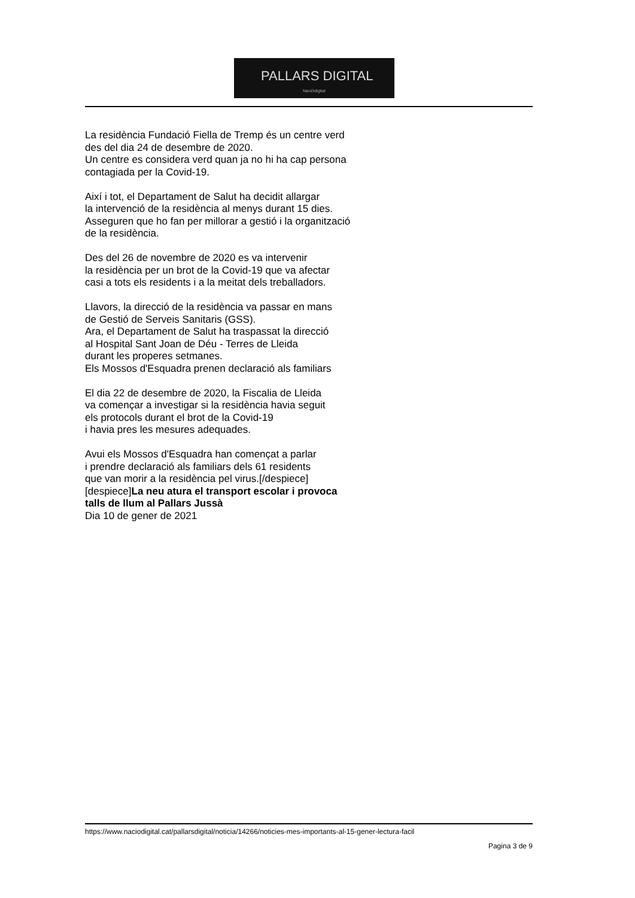PALLARS DIGITAL
Nacióidigital
La residència Fundació Fiella de Tremp és un centre verd
des del dia 24 de desembre de 2020.
Un centre es considera verd quan ja no hi ha cap persona
contagiada per la Covid-19.
Així i tot, el Departament de Salut ha decidit allargar
la intervenció de la residència al menys durant 15 dies.
Asseguren que ho fan per millorar a gestió i la organització
de la residència.
Des del 26 de novembre de 2020 es va intervenir
la residència per un brot de la Covid-19 que va afectar
casi a tots els residents i a la meitat dels treballadors.
Llavors, la direcció de la residència va passar en mans
de Gestió de Serveis Sanitaris (GSS).
Ara, el Departament de Salut ha traspassat la direcció
al Hospital Sant Joan de Déu - Terres de Lleida
durant les properes setmanes.
Els Mossos d'Esquadra prenen declaració als familiars
El dia 22 de desembre de 2020, la Fiscalia de Lleida
va començar a investigar si la residència havia seguit
els protocols durant el brot de la Covid-19
i havia pres les mesures adequades.
Avui els Mossos d'Esquadra han començat a parlar
i prendre declaració als familiars dels 61 residents
que van morir a la residència pel virus.[/despiece]
[despiece]La neu atura el transport escolar i provoca
talls de llum al Pallars Jussà
Dia 10 de gener de 2021
https://www.naciodigital.cat/pallarsdigital/noticia/14266/noticies-mes-importants-al-15-gener-lectura-facil
Pagina 3 de 9